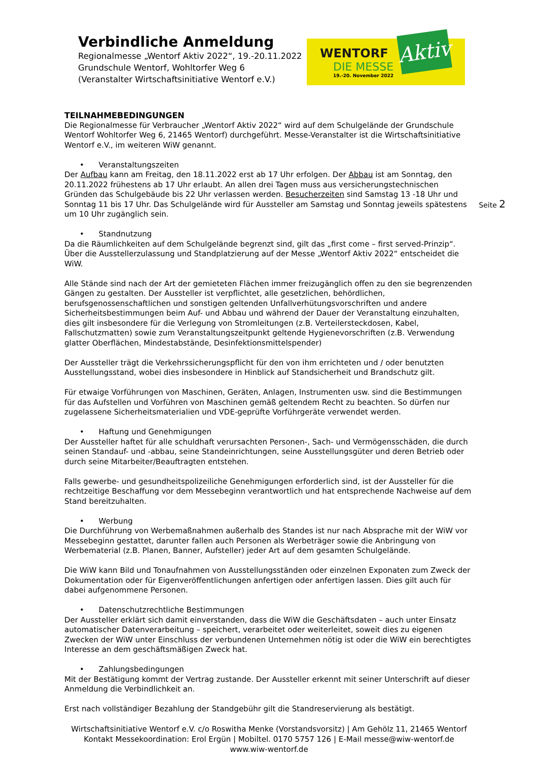Verbindliche Anmeldung
Regionalmesse „Wentorf Aktiv 2022“, 19.-20.11.2022
Grundschule Wentorf, Wohltorfer Weg 6
(Veranstalter Wirtschaftsinitiative Wentorf e.V.)
WENTORF
DIE MESSE
19.-20. November 2022
Aktiv
Seite 2
TEILNAHMEBEDINGUNGEN
Die Regionalmesse für Verbraucher „Wentorf Aktiv 2022“ wird auf dem Schulgelände der Grundschule Wentorf Wohltorfer Weg 6, 21465 Wentorf) durchgeführt. Messe-Veranstalter ist die Wirtschaftsinitiative Wentorf e.V., im weiteren WiW genannt.
• Veranstaltungszeiten
Der Aufbau kann am Freitag, den 18.11.2022 erst ab 17 Uhr erfolgen. Der Abbau ist am Sonntag, den 20.11.2022 frühestens ab 17 Uhr erlaubt. An allen drei Tagen muss aus versicherungstechnischen Gründen das Schulgebäude bis 22 Uhr verlassen werden. Besucherzeiten sind Samstag 13 -18 Uhr und Sonntag 11 bis 17 Uhr. Das Schulgelände wird für Aussteller am Samstag und Sonntag jeweils spätestens um 10 Uhr zugänglich sein.
• Standnutzung
Da die Räumlichkeiten auf dem Schulgelände begrenzt sind, gilt das „first come – first served-Prinzip“. Über die Ausstellerzulassung und Standplatzierung auf der Messe „Wentorf Aktiv 2022“ entscheidet die WiW.
Alle Stände sind nach der Art der gemieteten Flächen immer freizugänglich offen zu den sie begrenzenden Gängen zu gestalten. Der Aussteller ist verpflichtet, alle gesetzlichen, behördlichen, berufsgenossenschaftlichen und sonstigen geltenden Unfallverhütungsvorschriften und andere Sicherheitsbestimmungen beim Auf- und Abbau und während der Dauer der Veranstaltung einzuhalten, dies gilt insbesondere für die Verlegung von Stromleitungen (z.B. Verteilersteckdosen, Kabel, Fallschutzmatten) sowie zum Veranstaltungszeitpunkt geltende Hygienevorschriften (z.B. Verwendung glatter Oberflächen, Mindestabstände, Desinfektionsmittelspender)
Der Aussteller trägt die Verkehrssicherungspflicht für den von ihm errichteten und / oder benutzten Ausstellungsstand, wobei dies insbesondere in Hinblick auf Standsicherheit und Brandschutz gilt.
Für etwaige Vorführungen von Maschinen, Geräten, Anlagen, Instrumenten usw. sind die Bestimmungen für das Aufstellen und Vorführen von Maschinen gemäß geltendem Recht zu beachten. So dürfen nur zugelassene Sicherheitsmaterialien und VDE-geprüfte Vorführgeräte verwendet werden.
• Haftung und Genehmigungen
Der Aussteller haftet für alle schuldhaft verursachten Personen-, Sach- und Vermögensschäden, die durch seinen Standauf- und -abbau, seine Standeinrichtungen, seine Ausstellungsgüter und deren Betrieb oder durch seine Mitarbeiter/Beauftragten entstehen.
Falls gewerbe- und gesundheitspolizeiliche Genehmigungen erforderlich sind, ist der Aussteller für die rechtzeitige Beschaffung vor dem Messebeginn verantwortlich und hat entsprechende Nachweise auf dem Stand bereitzuhalten.
• Werbung
Die Durchführung von Werbemaßnahmen außerhalb des Standes ist nur nach Absprache mit der WiW vor Messebeginn gestattet, darunter fallen auch Personen als Werbeträger sowie die Anbringung von Werbematerial (z.B. Planen, Banner, Aufsteller) jeder Art auf dem gesamten Schulgelände.
Die WiW kann Bild und Tonaufnahmen von Ausstellungsständen oder einzelnen Exponaten zum Zweck der Dokumentation oder für Eigenveröffentlichungen anfertigen oder anfertigen lassen. Dies gilt auch für dabei aufgenommene Personen.
• Datenschutzrechtliche Bestimmungen
Der Aussteller erklärt sich damit einverstanden, dass die WiW die Geschäftsdaten – auch unter Einsatz automatischer Datenverarbeitung – speichert, verarbeitet oder weiterleitet, soweit dies zu eigenen Zwecken der WiW unter Einschluss der verbundenen Unternehmen nötig ist oder die WiW ein berechtigtes Interesse an dem geschäftsmäßigen Zweck hat.
• Zahlungsbedingungen
Mit der Bestätigung kommt der Vertrag zustande. Der Aussteller erkennt mit seiner Unterschrift auf dieser Anmeldung die Verbindlichkeit an.
Erst nach vollständiger Bezahlung der Standgebühr gilt die Standreservierung als bestätigt.
Wirtschaftsinitiative Wentorf e.V. c/o Roswitha Menke (Vorstandsvorsitz) | Am Gehölz 11, 21465 Wentorf
Kontakt Messekoordination: Erol Ergün | Mobiltel. 0170 5757 126 | E-Mail messe@wiw-wentorf.de
www.wiw-wentorf.de